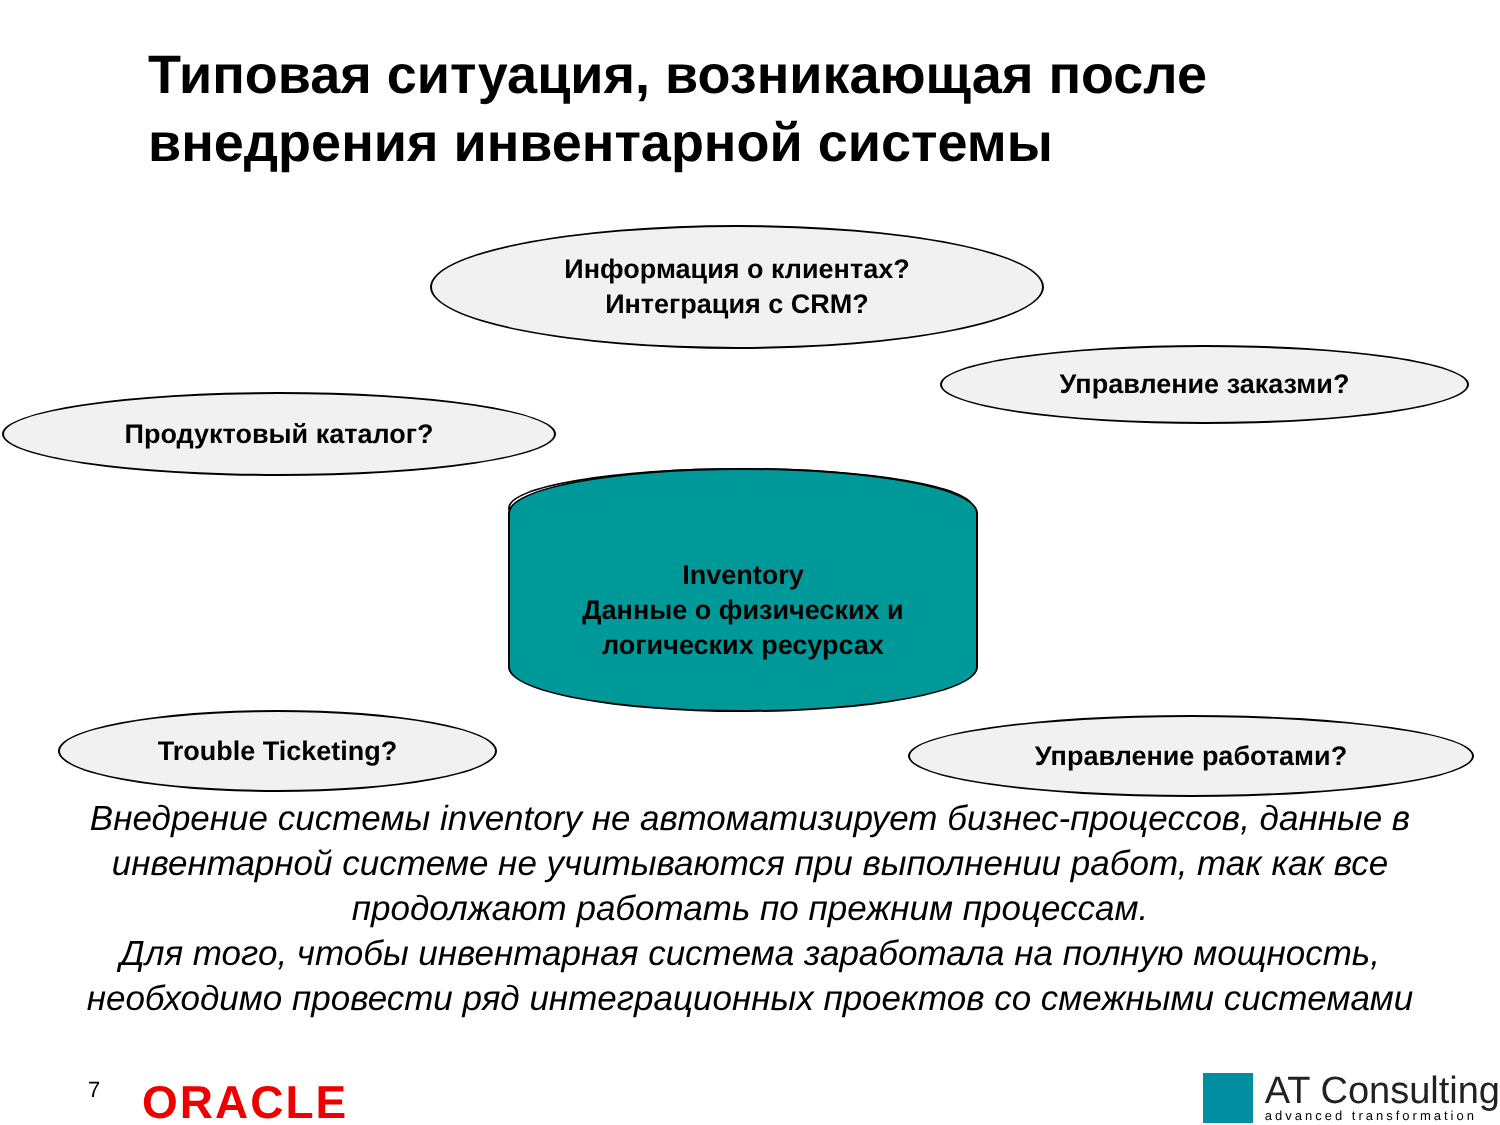Типовая ситуация, возникающая после внедрения инвентарной системы
Информация о клиентах?
Интеграция с CRM?
Управление заказми?
Продуктовый каталог?
Inventory
Данные о физических и
логических ресурсах
Trouble Ticketing? Управление работами?
Внедрение системы inventory не автоматизирует бизнес-процессов, данные в инвентарной системе не учитываются при выполнении работ, так как все продолжают работать по прежним процессам.
Для того, чтобы инвентарная система заработала на полную мощность, необходимо провести ряд интеграционных проектов со смежными системами
7 ORACLE
AT Consulting
advanced transformation